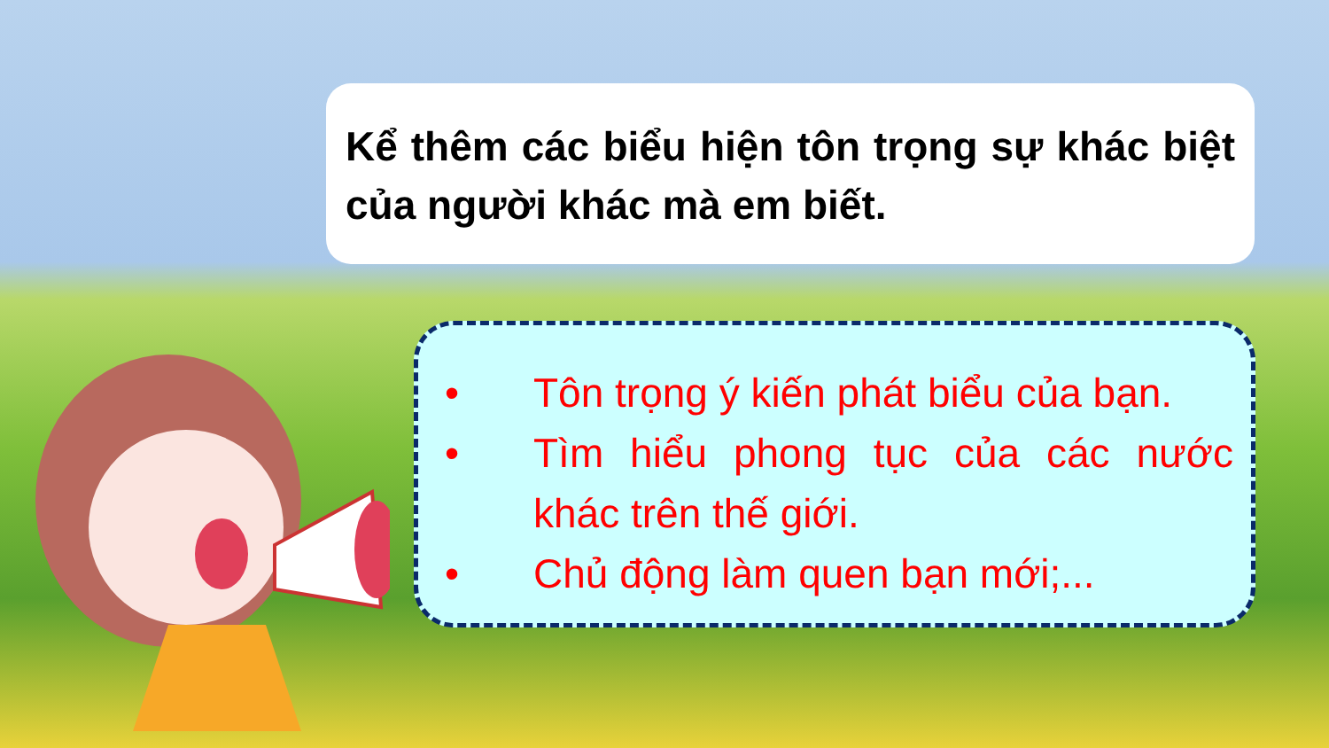Kể thêm các biểu hiện tôn trọng sự khác biệt của người khác mà em biết.
• Tôn trọng ý kiến phát biểu của bạn.
• Tìm hiểu phong tục của các nước khác trên thế giới.
• Chủ động làm quen bạn mới;...